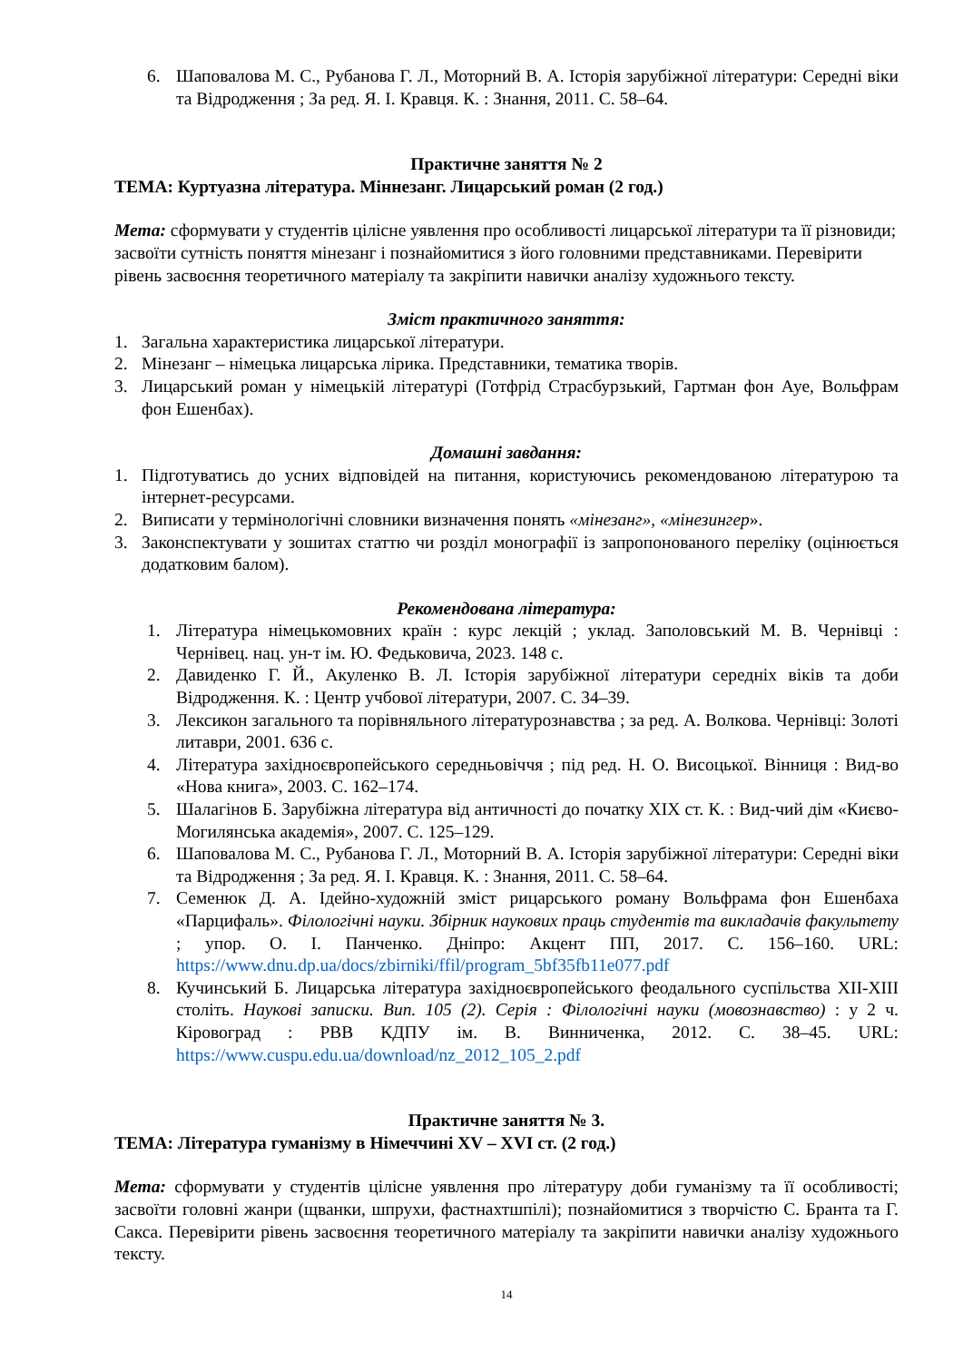6. Шаповалова М. С., Рубанова Г. Л., Моторний В. А. Історія зарубіжної літератури: Середні віки та Відродження ; За ред. Я. І. Кравця. К. : Знання, 2011. С. 58–64.
Практичне заняття № 2
ТЕМА: Куртуазна література. Міннезанг. Лицарський роман (2 год.)
Мета: сформувати у студентів цілісне уявлення про особливості лицарської літератури та її різновиди; засвоїти сутність поняття мінезанг і познайомитися з його головними представниками. Перевірити рівень засвоєння теоретичного матеріалу та закріпити навички аналізу художнього тексту.
Зміст практичного заняття:
1. Загальна характеристика лицарської літератури.
2. Мінезанг – німецька лицарська лірика. Представники, тематика творів.
3. Лицарський роман у німецькій літературі (Готфрід Страсбурзький, Гартман фон Ауе, Вольфрам фон Ешенбах).
Домашні завдання:
1. Підготуватись до усних відповідей на питання, користуючись рекомендованою літературою та інтернет-ресурсами.
2. Виписати у термінологічні словники визначення понять «мінезанг», «мінезингер».
3. Законспектувати у зошитах статтю чи розділ монографії із запропонованого переліку (оцінюється додатковим балом).
Рекомендована література:
1. Література німецькомовних країн : курс лекцій ; уклад. Заполовський М. В. Чернівці : Чернівец. нац. ун-т ім. Ю. Федьковича, 2023. 148 с.
2. Давиденко Г. Й., Акуленко В. Л. Історія зарубіжної літератури середніх віків та доби Відродження. К. : Центр учбової літератури, 2007. С. 34–39.
3. Лексикон загального та порівняльного літературознавства ; за ред. А. Волкова. Чернівці: Золоті литаври, 2001. 636 с.
4. Література західноєвропейського середньовіччя ; під ред. Н. О. Висоцької. Вінниця : Вид-во «Нова книга», 2003. С. 162–174.
5. Шалагінов Б. Зарубіжна література від античності до початку ХІХ ст. К. : Вид-чий дім «Києво-Могилянська академія», 2007. С. 125–129.
6. Шаповалова М. С., Рубанова Г. Л., Моторний В. А. Історія зарубіжної літератури: Середні віки та Відродження ; За ред. Я. І. Кравця. К. : Знання, 2011. С. 58–64.
7. Семенюк Д. А. Ідейно-художній зміст рицарського роману Вольфрама фон Ешенбаха «Парцифаль». Філологічні науки. Збірник наукових праць студентів та викладачів факультету ; упор. О. І. Панченко. Дніпро: Акцент ПП, 2017. С. 156–160. URL: https://www.dnu.dp.ua/docs/zbirniki/ffil/program_5bf35fb11e077.pdf
8. Кучинський Б. Лицарська література західноєвропейського феодального суспільства ХІІ-ХІІІ століть. Наукові записки. Вип. 105 (2). Серія : Філологічні науки (мовознавство) : у 2 ч. Кіровоград : РВВ КДПУ ім. В. Винниченка, 2012. С. 38–45. URL: https://www.cuspu.edu.ua/download/nz_2012_105_2.pdf
Практичне заняття № 3.
ТЕМА: Література гуманізму в Німеччині XV – XVI ст. (2 год.)
Мета: сформувати у студентів цілісне уявлення про літературу доби гуманізму та її особливості; засвоїти головні жанри (щванки, шпрухи, фастнахтшпілі); познайомитися з творчістю С. Бранта та Г. Сакса. Перевірити рівень засвоєння теоретичного матеріалу та закріпити навички аналізу художнього тексту.
14